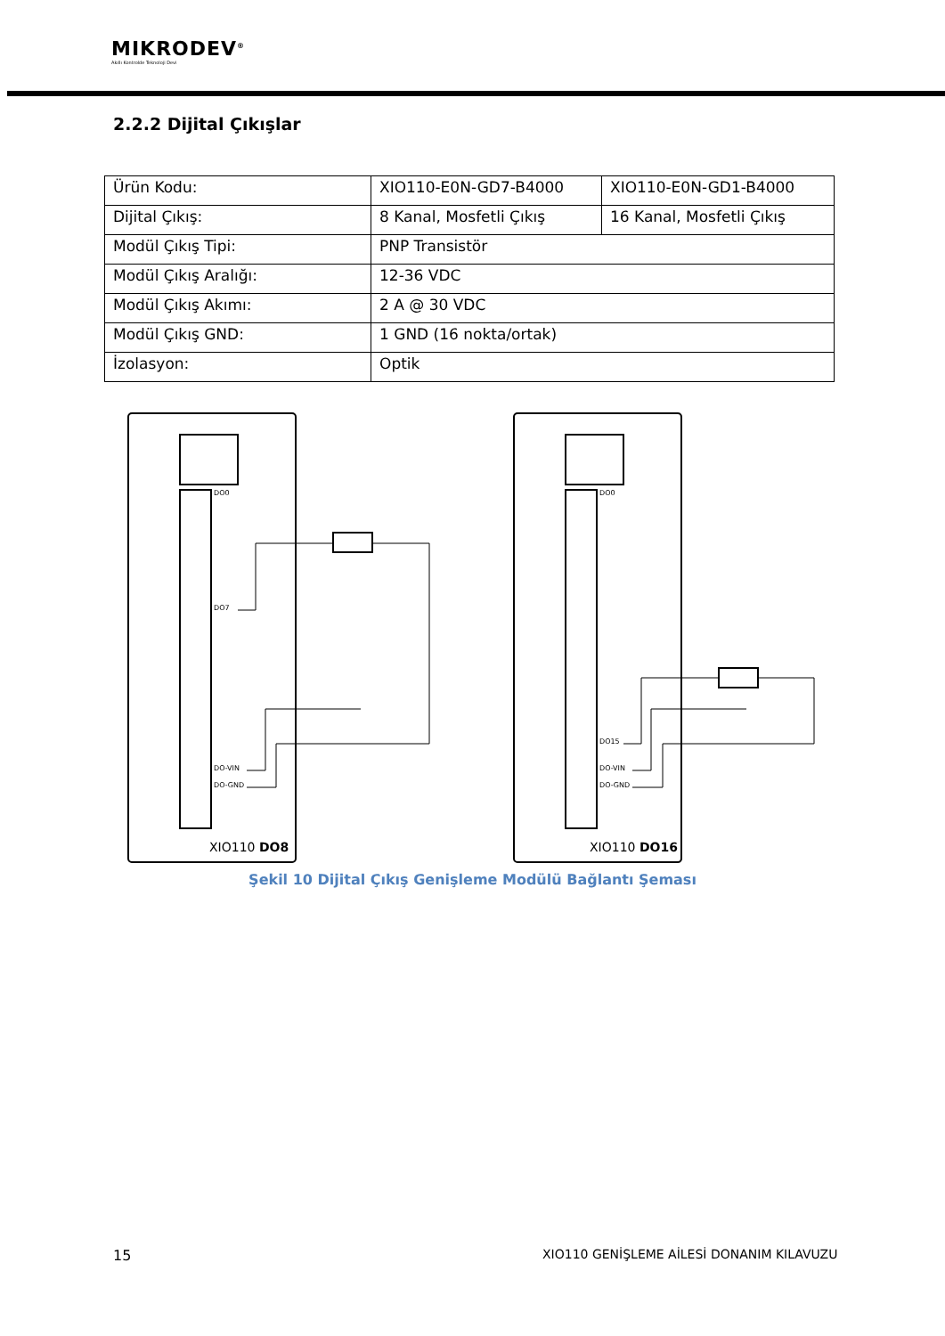MIKRODEV<sup>®</sup>
Akıllı Kontrolde Teknoloji Devi
2.2.2 Dijital Çıkışlar
| Ürün Kodu: | XIO110-E0N-GD7-B4000 | XIO110-E0N-GD1-B4000 |
| Dijital Çıkış: | 8 Kanal, Mosfetli Çıkış | 16 Kanal, Mosfetli Çıkış |
| Modül Çıkış Tipi: | PNP Transistör | |
| Modül Çıkış Aralığı: | 12-36 VDC | |
| Modül Çıkış Akımı: | 2 A @ 30 VDC | |
| Modül Çıkış GND: | 1 GND (16 nokta/ortak) | |
| İzolasyon: | Optik | |
DO0
DO7
DO-VIN
DO-GND
DO0
DO15
DO-VIN
DO-GND
XIO110 DO8
XIO110 DO16
Şekil 10 Dijital Çıkış Genişleme Modülü Bağlantı Şeması
15
XIO110 GENİŞLEME AİLESİ DONANIM KILAVUZU